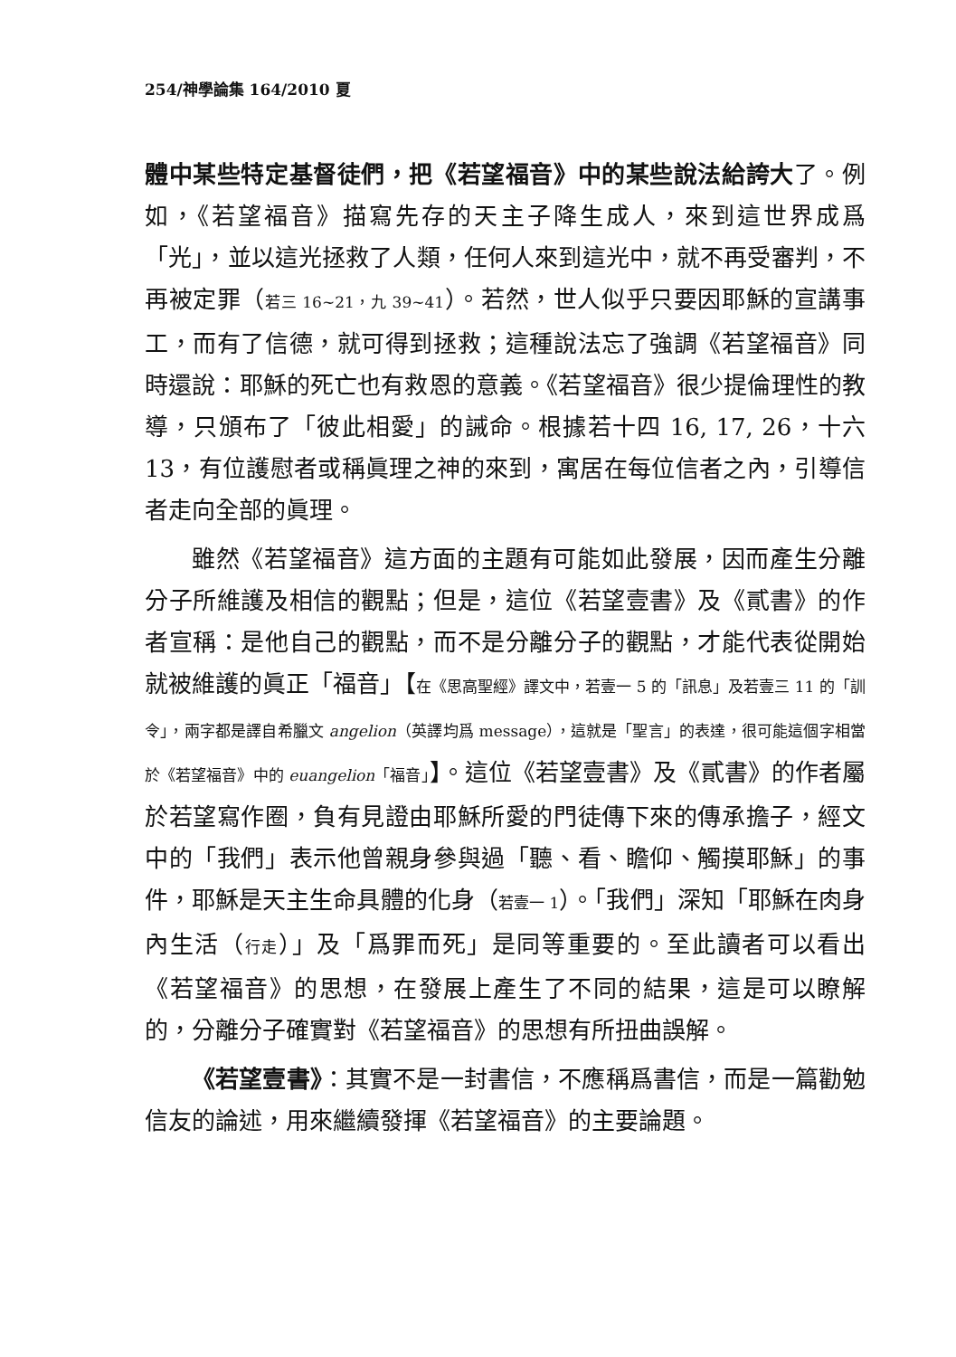254/神學論集 164/2010 夏
體中某些特定基督徒們，把《若望福音》中的某些說法給誇大了。例如，《若望福音》描寫先存的天主子降生成人，來到這世界成爲「光」，並以這光拯救了人類，任何人來到這光中，就不再受審判，不再被定罪（若三 16~21，九 39~41）。若然，世人似乎只要因耶穌的宣講事工，而有了信德，就可得到拯救；這種說法忘了強調《若望福音》同時還說：耶穌的死亡也有救恩的意義。《若望福音》很少提倫理性的教導，只頒布了「彼此相愛」的誡命。根據若十四 16, 17, 26，十六 13，有位護慰者或稱眞理之神的來到，寓居在每位信者之內，引導信者走向全部的眞理。
雖然《若望福音》這方面的主題有可能如此發展，因而產生分離分子所維護及相信的觀點；但是，這位《若望壹書》及《貳書》的作者宣稱：是他自己的觀點，而不是分離分子的觀點，才能代表從開始就被維護的眞正「福音」【在《思高聖經》譯文中，若壹一 5 的「訊息」及若壹三 11 的「訓令」，兩字都是譯自希臘文 angelion（英譯均爲 message），這就是「聖言」的表達，很可能這個字相當於《若望福音》中的 euangelion「福音」】。這位《若望壹書》及《貳書》的作者屬於若望寫作圈，負有見證由耶穌所愛的門徒傳下來的傳承擔子，經文中的「我們」表示他曾親身參與過「聽、看、瞻仰、觸摸耶穌」的事件，耶穌是天主生命具體的化身（若壹一 1）。「我們」深知「耶穌在肉身內生活（行走）」及「爲罪而死」是同等重要的。至此讀者可以看出《若望福音》的思想，在發展上產生了不同的結果，這是可以瞭解的，分離分子確實對《若望福音》的思想有所扭曲誤解。
《若望壹書》：其實不是一封書信，不應稱爲書信，而是一篇勸勉信友的論述，用來繼續發揮《若望福音》的主要論題。